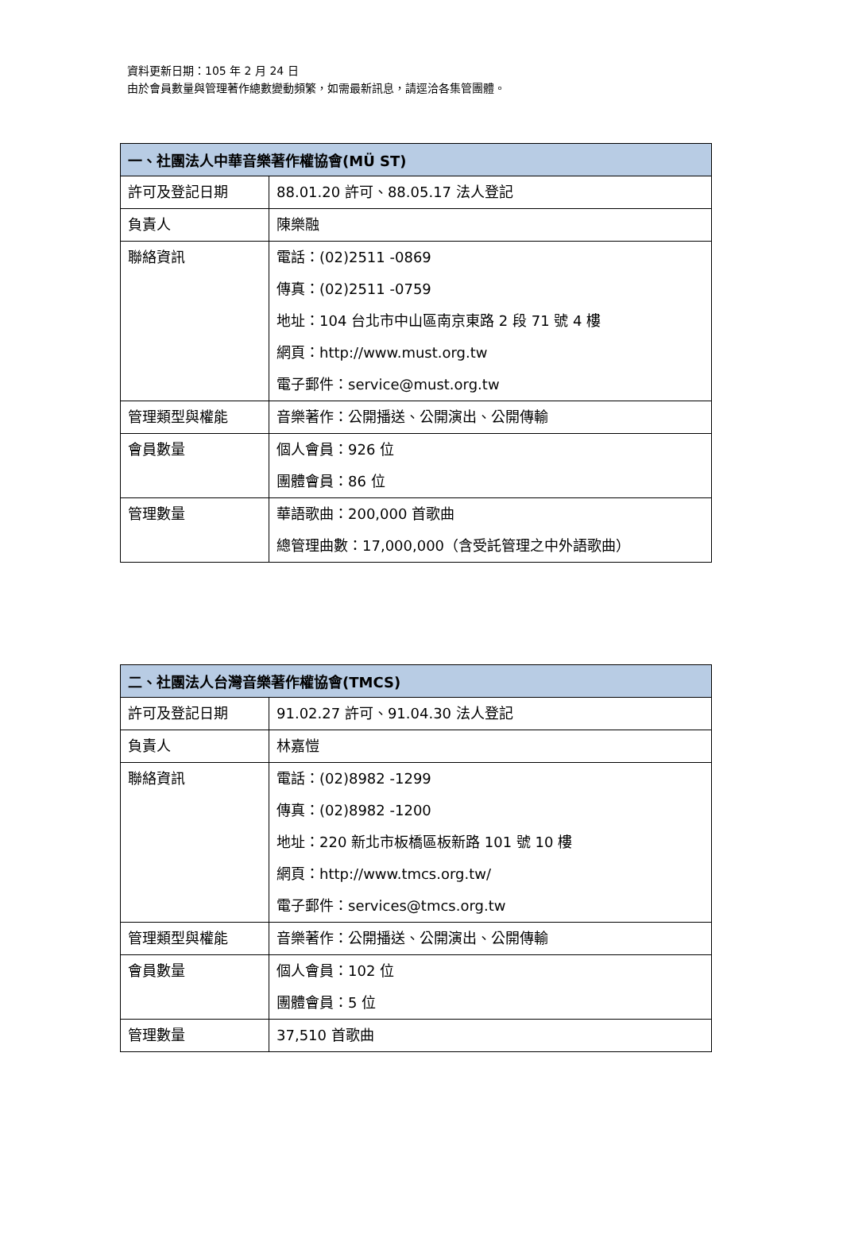資料更新日期：105 年 2 月 24 日
由於會員數量與管理著作總數變動頻繁，如需最新訊息，請逕洽各集管團體。
| 一、社團法人中華音樂著作權協會(MÜ ST) | |
| --- | --- |
| 許可及登記日期 | 88.01.20 許可、88.05.17 法人登記 |
| 負責人 | 陳樂融 |
| 聯絡資訊 | 電話：(02)2511 -0869 傳真：(02)2511 -0759 地址：104 台北市中山區南京東路 2 段 71 號 4 樓 網頁：http://www.must.org.tw 電子郵件：service@must.org.tw |
| 管理類型與權能 | 音樂著作：公開播送、公開演出、公開傳輸 |
| 會員數量 | 個人會員：926 位 團體會員：86 位 |
| 管理數量 | 華語歌曲：200,000 首歌曲 總管理曲數：17,000,000（含受託管理之中外語歌曲） |
| 二、社團法人台灣音樂著作權協會(TMCS) | |
| --- | --- |
| 許可及登記日期 | 91.02.27 許可、91.04.30 法人登記 |
| 負責人 | 林嘉愷 |
| 聯絡資訊 | 電話：(02)8982 -1299 傳真：(02)8982 -1200 地址：220 新北市板橋區板新路 101 號 10 樓 網頁：http://www.tmcs.org.tw/ 電子郵件：services@tmcs.org.tw |
| 管理類型與權能 | 音樂著作：公開播送、公開演出、公開傳輸 |
| 會員數量 | 個人會員：102 位 團體會員：5 位 |
| 管理數量 | 37,510 首歌曲 |